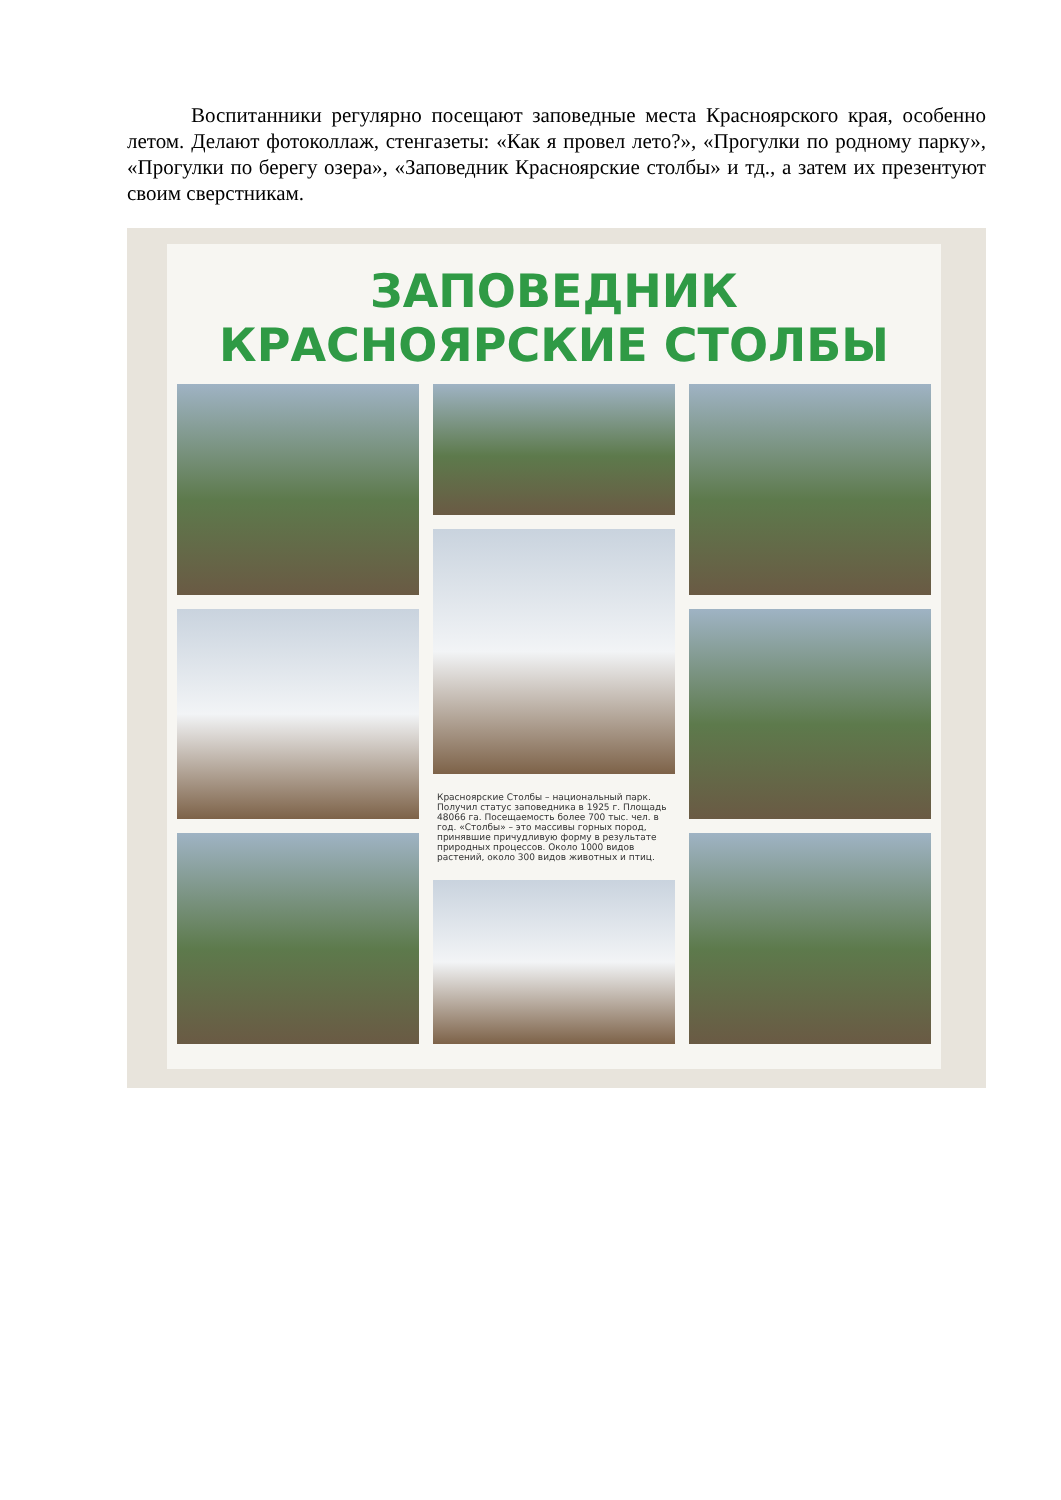Воспитанники регулярно посещают заповедные места Красноярского края, особенно летом. Делают фотоколлаж, стенгазеты: «Как я провел лето?», «Прогулки по родному парку», «Прогулки по берегу озера», «Заповедник Красноярские столбы» и тд., а затем их презентуют своим сверстникам.
ЗАПОВЕДНИК
КРАСНОЯРСКИЕ СТОЛБЫ
Красноярские Столбы – национальный парк. Получил статус заповедника в 1925 г. Площадь 48066 га. Посещаемость более 700 тыс. чел. в год. «Столбы» – это массивы горных пород, принявшие причудливую форму в результате природных процессов. Около 1000 видов растений, около 300 видов животных и птиц.